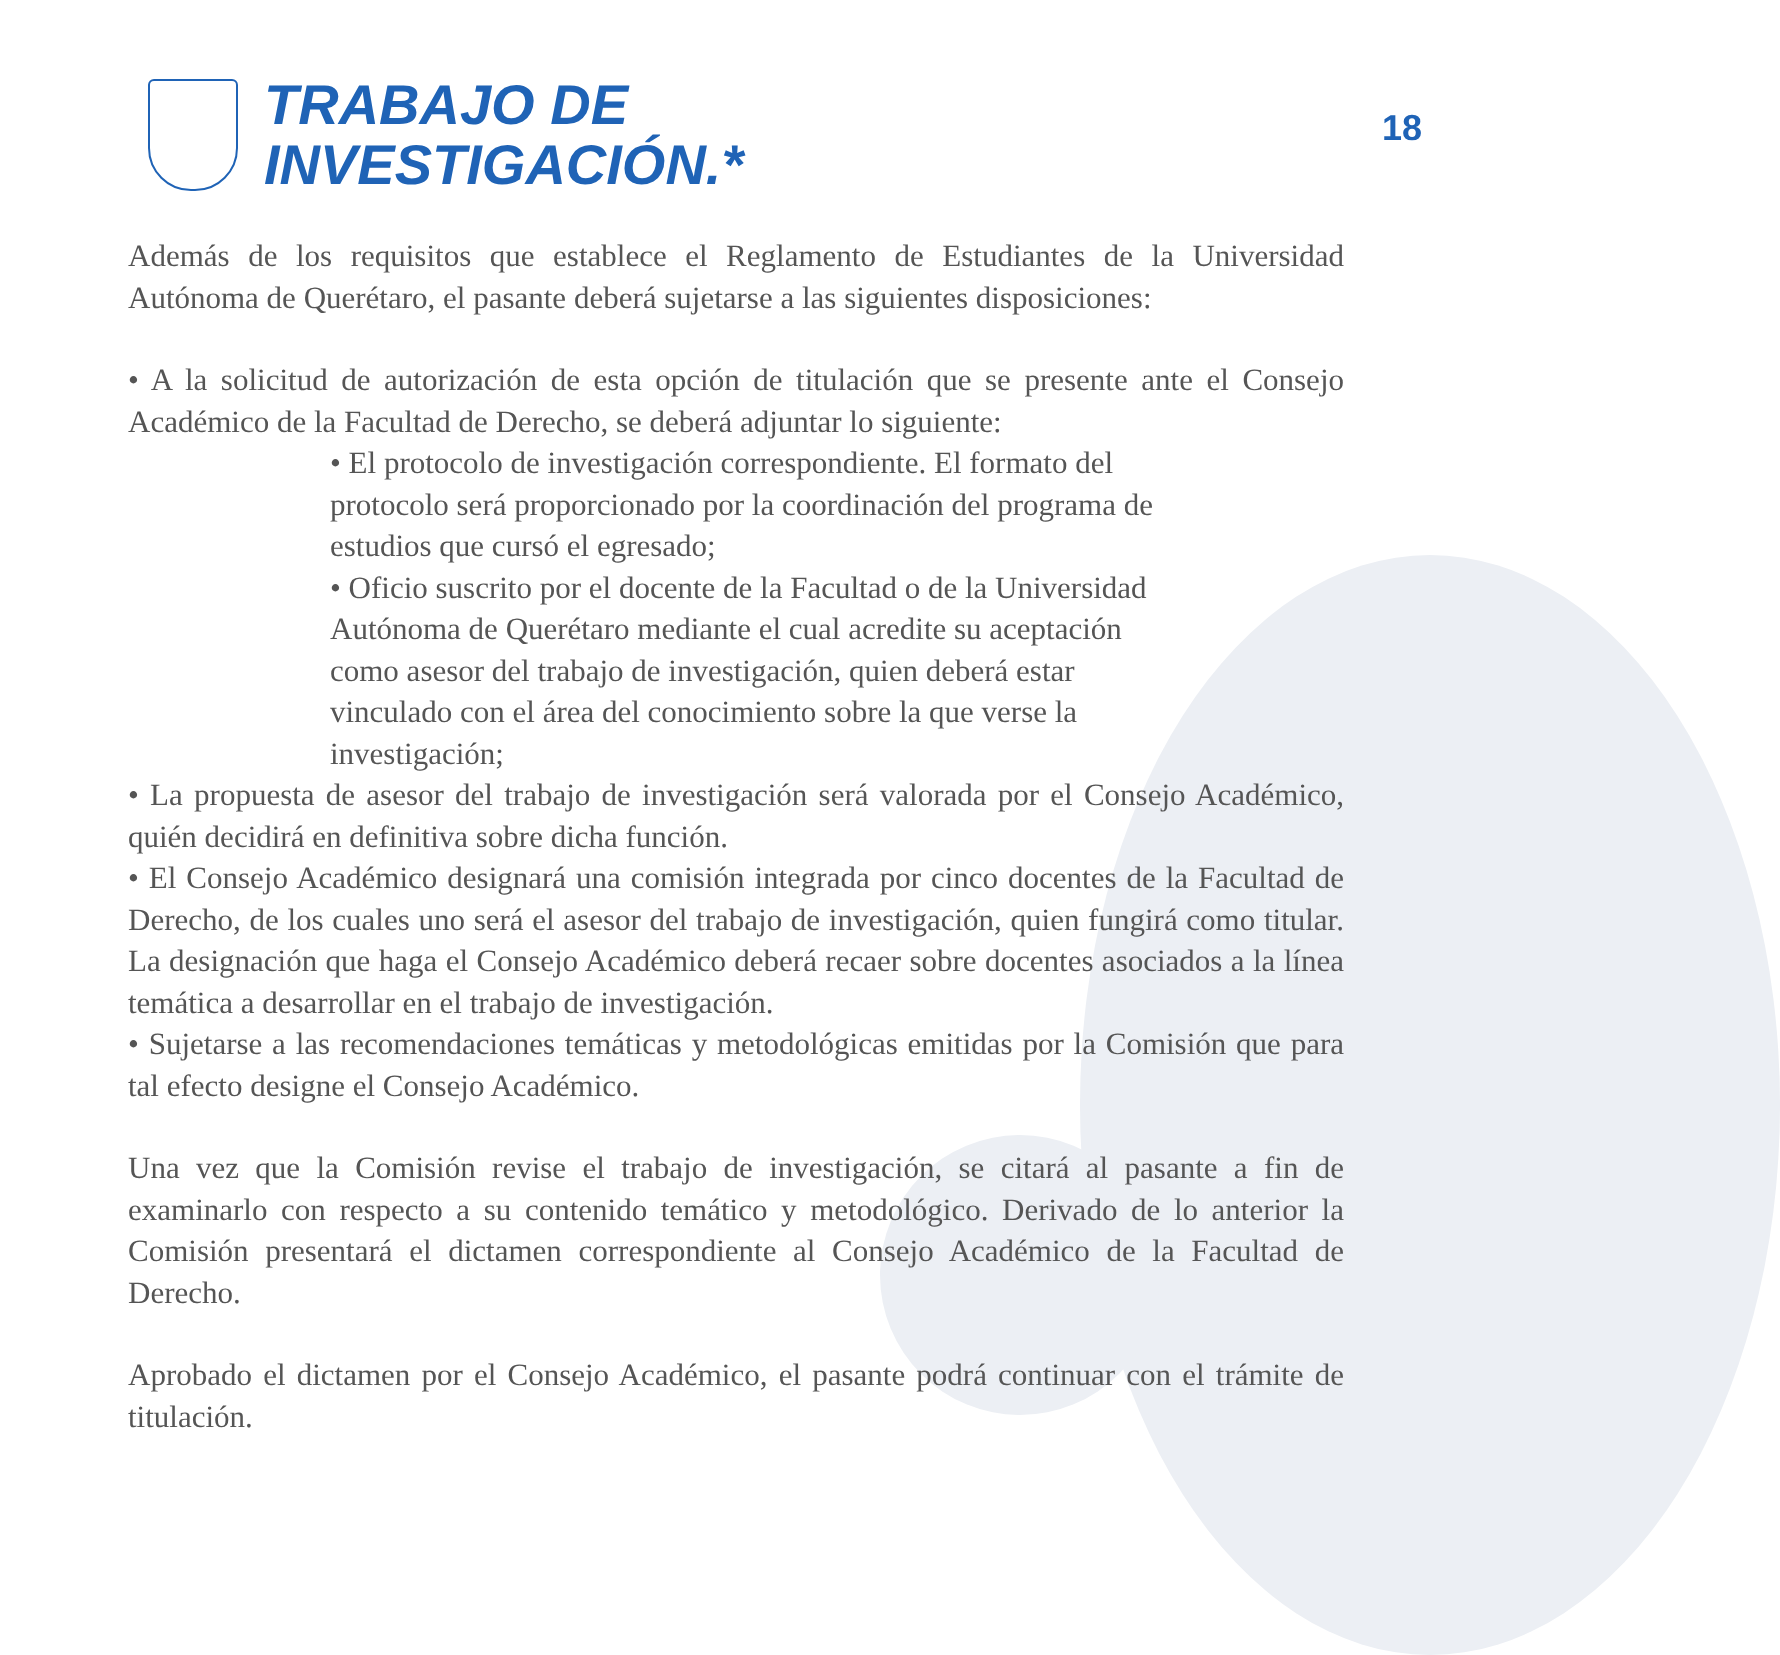18
TRABAJO DE
INVESTIGACIÓN.*
Además de los requisitos que establece el Reglamento de Estudiantes de la Universidad Autónoma de Querétaro, el pasante deberá sujetarse a las siguientes disposiciones:
• A la solicitud de autorización de esta opción de titulación que se presente ante el Consejo Académico de la Facultad de Derecho, se deberá adjuntar lo siguiente:
• El protocolo de investigación correspondiente. El formato del protocolo será proporcionado por la coordinación del programa de estudios que cursó el egresado;
• Oficio suscrito por el docente de la Facultad o de la Universidad Autónoma de Querétaro mediante el cual acredite su aceptación como asesor del trabajo de investigación, quien deberá estar vinculado con el área del conocimiento sobre la que verse la investigación;
• La propuesta de asesor del trabajo de investigación será valorada por el Consejo Académico, quién decidirá en definitiva sobre dicha función.
• El Consejo Académico designará una comisión integrada por cinco docentes de la Facultad de Derecho, de los cuales uno será el asesor del trabajo de investigación, quien fungirá como titular. La designación que haga el Consejo Académico deberá recaer sobre docentes asociados a la línea temática a desarrollar en el trabajo de investigación.
• Sujetarse a las recomendaciones temáticas y metodológicas emitidas por la Comisión que para tal efecto designe el Consejo Académico.
Una vez que la Comisión revise el trabajo de investigación, se citará al pasante a fin de examinarlo con respecto a su contenido temático y metodológico. Derivado de lo anterior la Comisión presentará el dictamen correspondiente al Consejo Académico de la Facultad de Derecho.
Aprobado el dictamen por el Consejo Académico, el pasante podrá continuar con el trámite de titulación.